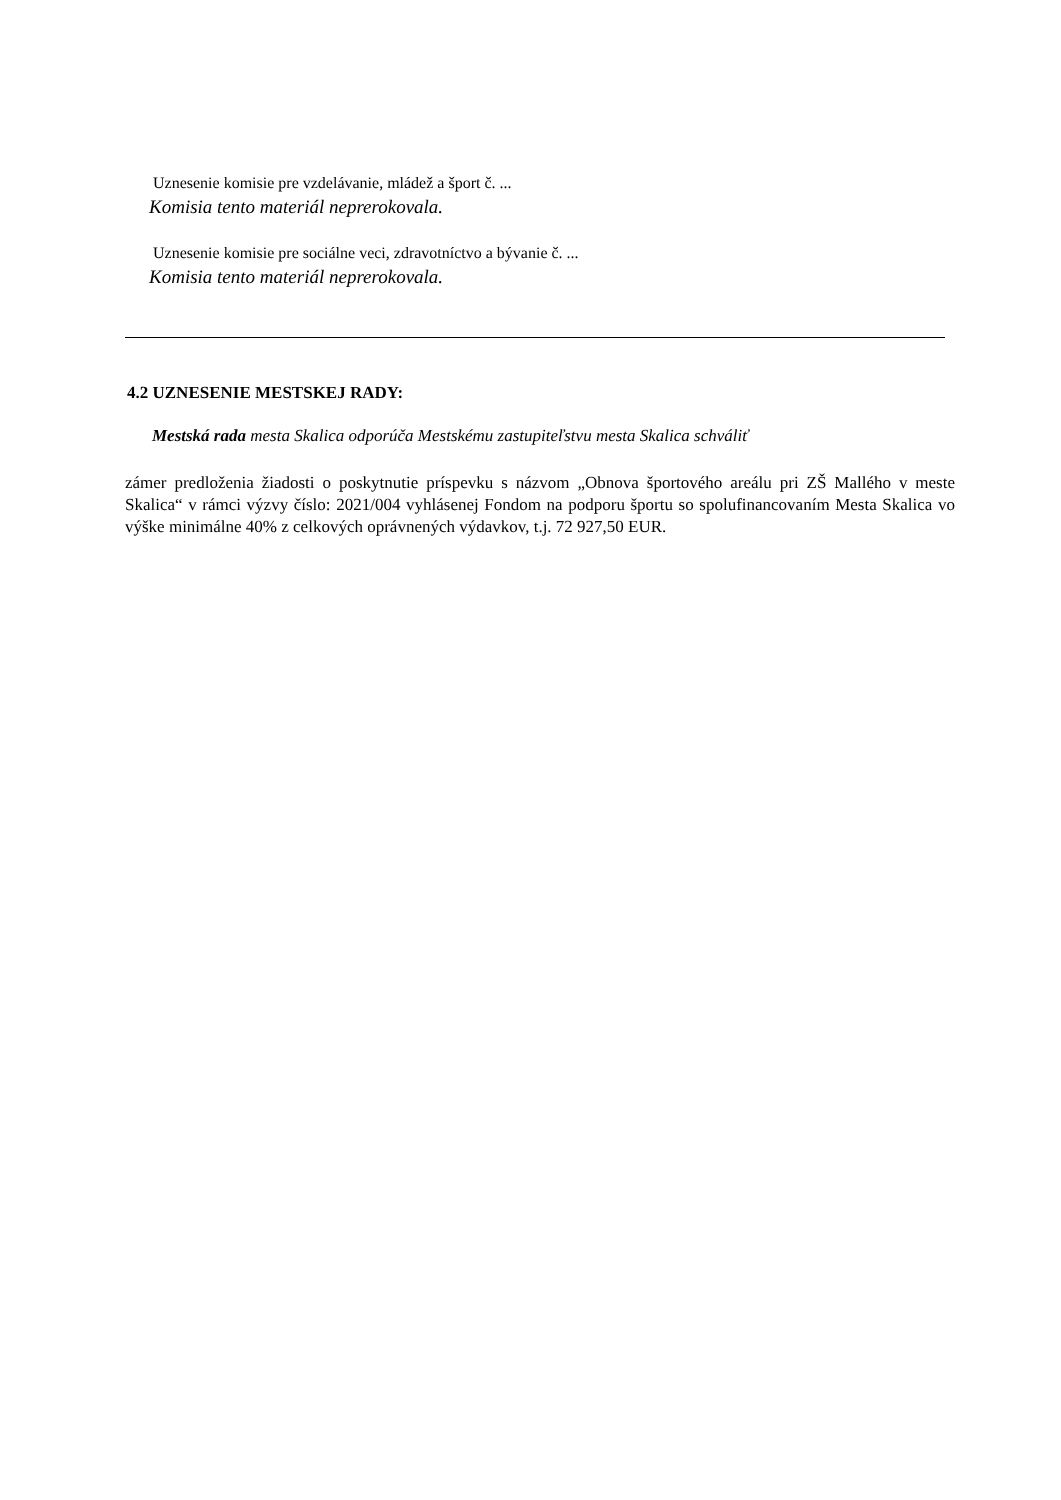Uznesenie komisie pre vzdelávanie, mládež a šport č. ...
Komisia tento materiál neprerokovala.
Uznesenie komisie pre sociálne veci, zdravotníctvo a bývanie č. ...
Komisia tento materiál neprerokovala.
4.2 UZNESENIE MESTSKEJ RADY:
Mestská rada mesta Skalica odporúča Mestskému zastupiteľstvu mesta Skalica schváliť
zámer predloženia žiadosti o poskytnutie príspevku s názvom „Obnova športového areálu pri ZŠ Mallého v meste Skalica“ v rámci výzvy číslo: 2021/004 vyhlásenej Fondom na podporu športu so spolufinancovaním Mesta Skalica vo výške minimálne 40% z celkových oprávnených výdavkov, t.j. 72 927,50 EUR.